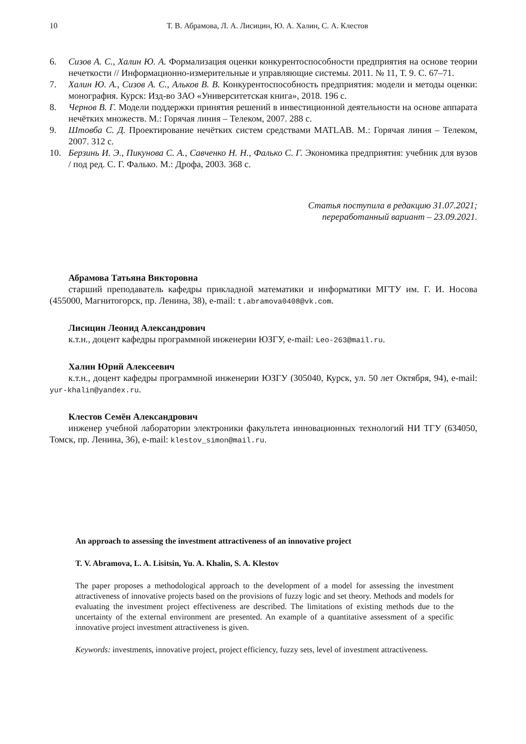10 Т. В. Абрамова, Л. А. Лисицин, Ю. А. Халин, С. А. Клестов
6. Сизов А. С., Халин Ю. А. Формализация оценки конкурентоспособности предприятия на основе теории нечеткости // Информационно-измерительные и управляющие системы. 2011. № 11, Т. 9. С. 67–71.
7. Халин Ю. А., Сизов А. С., Альков В. В. Конкурентоспособность предприятия: модели и методы оценки: монография. Курск: Изд-во ЗАО «Университетская книга», 2018. 196 с.
8. Чернов В. Г. Модели поддержки принятия решений в инвестиционной деятельности на основе аппарата нечётких множеств. М.: Горячая линия – Телеком, 2007. 288 с.
9. Штовба С. Д. Проектирование нечётких систем средствами MATLAB. М.: Горячая линия – Телеком, 2007. 312 с.
10. Берзинь И. Э., Пикунова С. А., Савченко Н. Н., Фалько С. Г. Экономика предприятия: учебник для вузов / под ред. С. Г. Фалько. М.: Дрофа, 2003. 368 с.
Статья поступила в редакцию 31.07.2021;
переработанный вариант – 23.09.2021.
Абрамова Татьяна Викторовна
старший преподаватель кафедры прикладной математики и информатики МГТУ им. Г. И. Носова (455000, Магнитогорск, пр. Ленина, 38), e-mail: t.abramova0408@vk.com.
Лисицин Леонид Александрович
к.т.н., доцент кафедры программной инженерии ЮЗГУ, e-mail: Leo-263@mail.ru.
Халин Юрий Алексеевич
к.т.н., доцент кафедры программной инженерии ЮЗГУ (305040, Курск, ул. 50 лет Октября, 94), e-mail: yur-khalin@yandex.ru.
Клестов Семён Александрович
инженер учебной лаборатории электроники факультета инновационных технологий НИ ТГУ (634050, Томск, пр. Ленина, 36), e-mail: klestov_simon@mail.ru.
An approach to assessing the investment attractiveness of an innovative project
T. V. Abramova, L. A. Lisitsin, Yu. A. Khalin, S. A. Klestov
The paper proposes a methodological approach to the development of a model for assessing the investment attractiveness of innovative projects based on the provisions of fuzzy logic and set theory. Methods and models for evaluating the investment project effectiveness are described. The limitations of existing methods due to the uncertainty of the external environment are presented. An example of a quantitative assessment of a specific innovative project investment attractiveness is given.
Keywords: investments, innovative project, project efficiency, fuzzy sets, level of investment attractiveness.